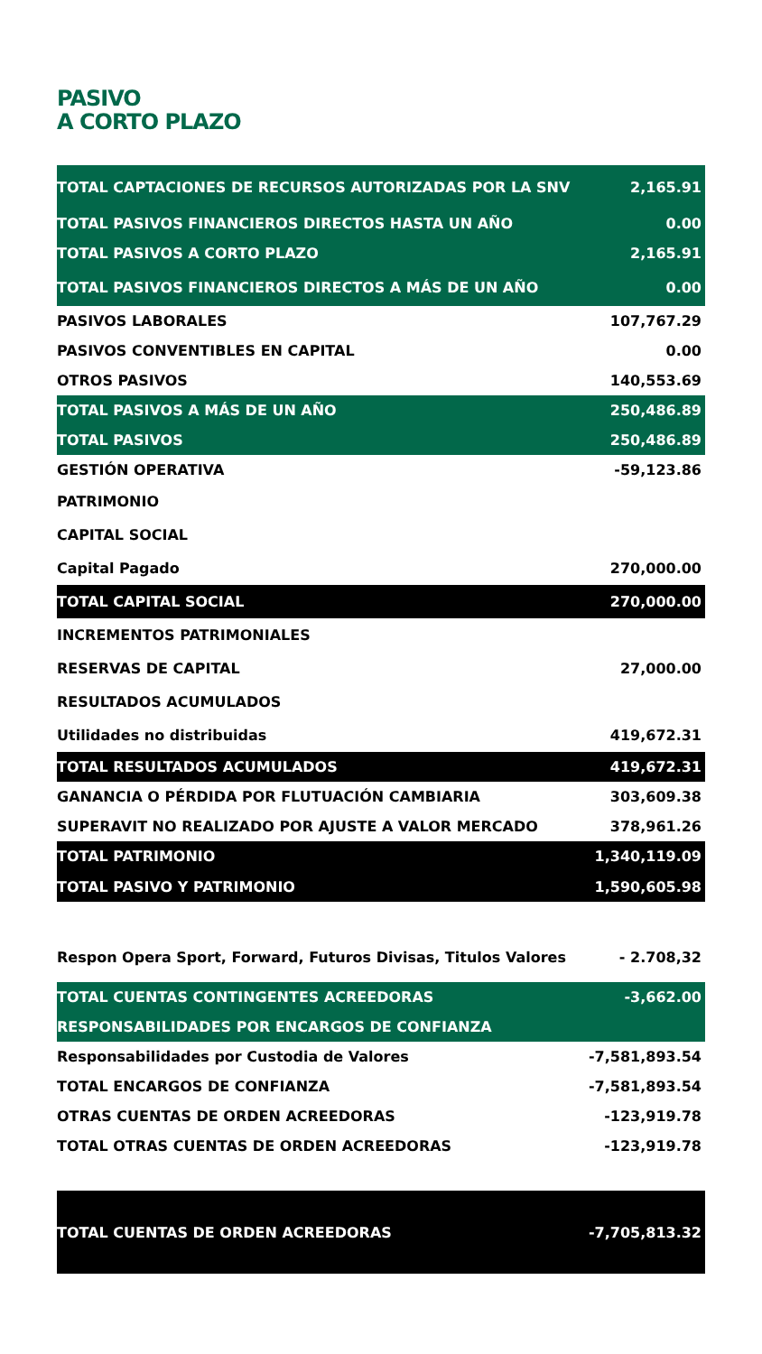PASIVO
A CORTO PLAZO
| TOTAL CAPTACIONES DE RECURSOS AUTORIZADAS POR LA SNV | 2,165.91 |
| TOTAL PASIVOS FINANCIEROS DIRECTOS HASTA UN AÑO | 0.00 |
| TOTAL PASIVOS A CORTO PLAZO | 2,165.91 |
| TOTAL PASIVOS FINANCIEROS DIRECTOS A MÁS DE UN AÑO | 0.00 |
| PASIVOS LABORALES | 107,767.29 |
| PASIVOS CONVENTIBLES EN CAPITAL | 0.00 |
| OTROS PASIVOS | 140,553.69 |
| TOTAL PASIVOS A MÁS DE UN AÑO | 250,486.89 |
| TOTAL PASIVOS | 250,486.89 |
| GESTIÓN OPERATIVA | -59,123.86 |
| PATRIMONIO | |
| CAPITAL SOCIAL | |
| Capital Pagado | 270,000.00 |
| TOTAL CAPITAL SOCIAL | 270,000.00 |
| INCREMENTOS PATRIMONIALES | |
| RESERVAS DE CAPITAL | 27,000.00 |
| RESULTADOS ACUMULADOS | |
| Utilidades no distribuidas | 419,672.31 |
| TOTAL RESULTADOS ACUMULADOS | 419,672.31 |
| GANANCIA O PÉRDIDA POR FLUTUACIÓN CAMBIARIA | 303,609.38 |
| SUPERAVIT NO REALIZADO POR AJUSTE A VALOR MERCADO | 378,961.26 |
| TOTAL PATRIMONIO | 1,340,119.09 |
| TOTAL PASIVO Y PATRIMONIO | 1,590,605.98 |
| Respon Opera Sport, Forward, Futuros Divisas, Titulos Valores | - 2.708,32 |
| TOTAL CUENTAS CONTINGENTES ACREEDORAS | -3,662.00 |
| RESPONSABILIDADES POR ENCARGOS DE CONFIANZA | |
| Responsabilidades por Custodia de Valores | -7,581,893.54 |
| TOTAL ENCARGOS DE CONFIANZA | -7,581,893.54 |
| OTRAS CUENTAS DE ORDEN ACREEDORAS | -123,919.78 |
| TOTAL OTRAS CUENTAS DE ORDEN ACREEDORAS | -123,919.78 |
| TOTAL CUENTAS DE ORDEN ACREEDORAS | -7,705,813.32 |